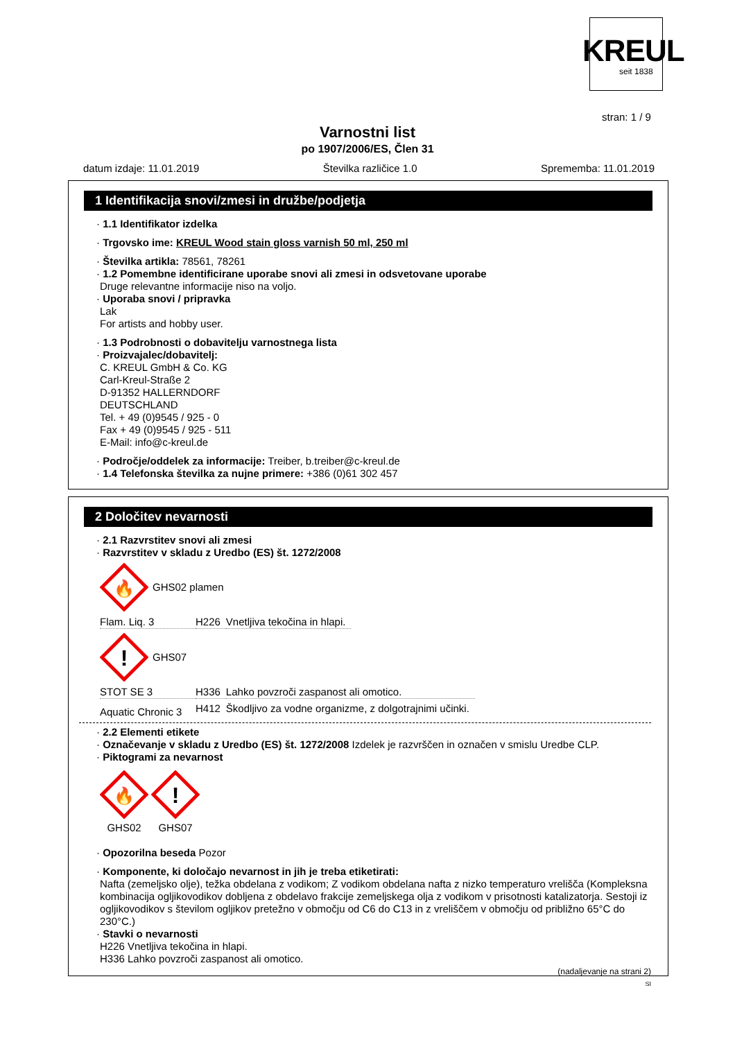KREUL
seit 1838
stran: 1 / 9
Varnostni list
po 1907/2006/ES, Člen 31
datum izdaje: 11.01.2019 Številka različice 1.0 Sprememba: 11.01.2019
1 Identifikacija snovi/zmesi in družbe/podjetja
· 1.1 Identifikator izdelka
· Trgovsko ime: KREUL Wood stain gloss varnish 50 ml, 250 ml
· Številka artikla: 78561, 78261
· 1.2 Pomembne identificirane uporabe snovi ali zmesi in odsvetovane uporabe
Druge relevantne informacije niso na voljo.
· Uporaba snovi / pripravka
Lak
For artists and hobby user.
· 1.3 Podrobnosti o dobavitelju varnostnega lista
· Proizvajalec/dobavitelj:
C. KREUL GmbH & Co. KG
Carl-Kreul-Straße 2
D-91352 HALLERNDORF
DEUTSCHLAND
Tel. + 49 (0)9545 / 925 - 0
Fax + 49 (0)9545 / 925 - 511
E-Mail: info@c-kreul.de
· Področje/oddelek za informacije: Treiber, b.treiber@c-kreul.de
· 1.4 Telefonska številka za nujne primere: +386 (0)61 302 457
2 Določitev nevarnosti
· 2.1 Razvrstitev snovi ali zmesi
· Razvrstitev v skladu z Uredbo (ES) št. 1272/2008
🔥
GHS02 plamen
| Flam. Liq. 3 | H226 | Vnetljiva tekočina in hlapi. |
!
GHS07
| STOT SE 3 | H336 | Lahko povzroči zaspanost ali omotico. |
| Aquatic Chronic 3 | H412 | Škodljivo za vodne organizme, z dolgotrajnimi učinki. |
· 2.2 Elementi etikete
· Označevanje v skladu z Uredbo (ES) št. 1272/2008 Izdelek je razvrščen in označen v smislu Uredbe CLP.
· Piktogrami za nevarnost
🔥
GHS02
!
GHS07
· Opozorilna beseda Pozor
· Komponente, ki določajo nevarnost in jih je treba etiketirati:
Nafta (zemeljsko olje), težka obdelana z vodikom; Z vodikom obdelana nafta z nizko temperaturo vrelišča (Kompleksna kombinacija ogljikovodikov dobljena z obdelavo frakcije zemeljskega olja z vodikom v prisotnosti katalizatorja. Sestoji iz ogljikovodikov s številom ogljikov pretežno v območju od C6 do C13 in z vreliščem v območju od približno 65°C do 230°C.)
· Stavki o nevarnosti
H226 Vnetljiva tekočina in hlapi.
H336 Lahko povzroči zaspanost ali omotico.
(nadaljevanje na strani 2)
SI